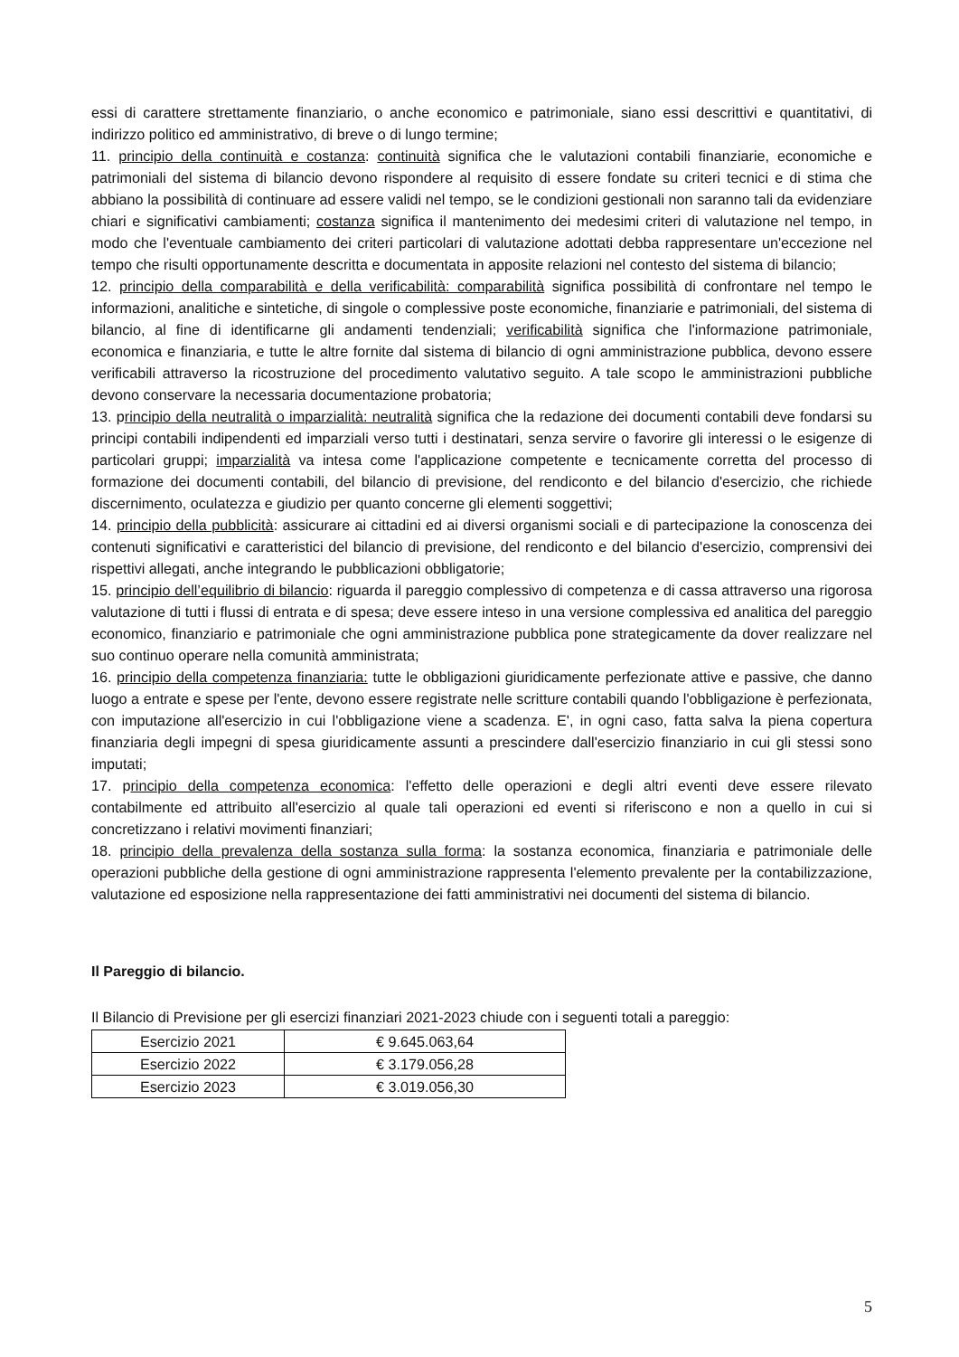essi di carattere strettamente finanziario, o anche economico e patrimoniale, siano essi descrittivi e quantitativi, di indirizzo politico ed amministrativo, di breve o di lungo termine;
11. principio della continuità e costanza: continuità significa che le valutazioni contabili finanziarie, economiche e patrimoniali del sistema di bilancio devono rispondere al requisito di essere fondate su criteri tecnici e di stima che abbiano la possibilità di continuare ad essere validi nel tempo, se le condizioni gestionali non saranno tali da evidenziare chiari e significativi cambiamenti; costanza significa il mantenimento dei medesimi criteri di valutazione nel tempo, in modo che l'eventuale cambiamento dei criteri particolari di valutazione adottati debba rappresentare un'eccezione nel tempo che risulti opportunamente descritta e documentata in apposite relazioni nel contesto del sistema di bilancio;
12. principio della comparabilità e della verificabilità: comparabilità significa possibilità di confrontare nel tempo le informazioni, analitiche e sintetiche, di singole o complessive poste economiche, finanziarie e patrimoniali, del sistema di bilancio, al fine di identificarne gli andamenti tendenziali; verificabilità significa che l'informazione patrimoniale, economica e finanziaria, e tutte le altre fornite dal sistema di bilancio di ogni amministrazione pubblica, devono essere verificabili attraverso la ricostruzione del procedimento valutativo seguito. A tale scopo le amministrazioni pubbliche devono conservare la necessaria documentazione probatoria;
13. principio della neutralità o imparzialità: neutralità significa che la redazione dei documenti contabili deve fondarsi su principi contabili indipendenti ed imparziali verso tutti i destinatari, senza servire o favorire gli interessi o le esigenze di particolari gruppi; imparzialità va intesa come l'applicazione competente e tecnicamente corretta del processo di formazione dei documenti contabili, del bilancio di previsione, del rendiconto e del bilancio d'esercizio, che richiede discernimento, oculatezza e giudizio per quanto concerne gli elementi soggettivi;
14. principio della pubblicità: assicurare ai cittadini ed ai diversi organismi sociali e di partecipazione la conoscenza dei contenuti significativi e caratteristici del bilancio di previsione, del rendiconto e del bilancio d'esercizio, comprensivi dei rispettivi allegati, anche integrando le pubblicazioni obbligatorie;
15. principio dell’equilibrio di bilancio: riguarda il pareggio complessivo di competenza e di cassa attraverso una rigorosa valutazione di tutti i flussi di entrata e di spesa; deve essere inteso in una versione complessiva ed analitica del pareggio economico, finanziario e patrimoniale che ogni amministrazione pubblica pone strategicamente da dover realizzare nel suo continuo operare nella comunità amministrata;
16. principio della competenza finanziaria: tutte le obbligazioni giuridicamente perfezionate attive e passive, che danno luogo a entrate e spese per l'ente, devono essere registrate nelle scritture contabili quando l'obbligazione è perfezionata, con imputazione all'esercizio in cui l'obbligazione viene a scadenza. E', in ogni caso, fatta salva la piena copertura finanziaria degli impegni di spesa giuridicamente assunti a prescindere dall'esercizio finanziario in cui gli stessi sono imputati;
17. principio della competenza economica: l'effetto delle operazioni e degli altri eventi deve essere rilevato contabilmente ed attribuito all'esercizio al quale tali operazioni ed eventi si riferiscono e non a quello in cui si concretizzano i relativi movimenti finanziari;
18. principio della prevalenza della sostanza sulla forma: la sostanza economica, finanziaria e patrimoniale delle operazioni pubbliche della gestione di ogni amministrazione rappresenta l'elemento prevalente per la contabilizzazione, valutazione ed esposizione nella rappresentazione dei fatti amministrativi nei documenti del sistema di bilancio.
Il Pareggio di bilancio.
Il Bilancio di Previsione per gli esercizi finanziari 2021-2023 chiude con i seguenti totali a pareggio:
| Esercizio 2021 | € 9.645.063,64 |
| Esercizio 2022 | € 3.179.056,28 |
| Esercizio 2023 | € 3.019.056,30 |
5